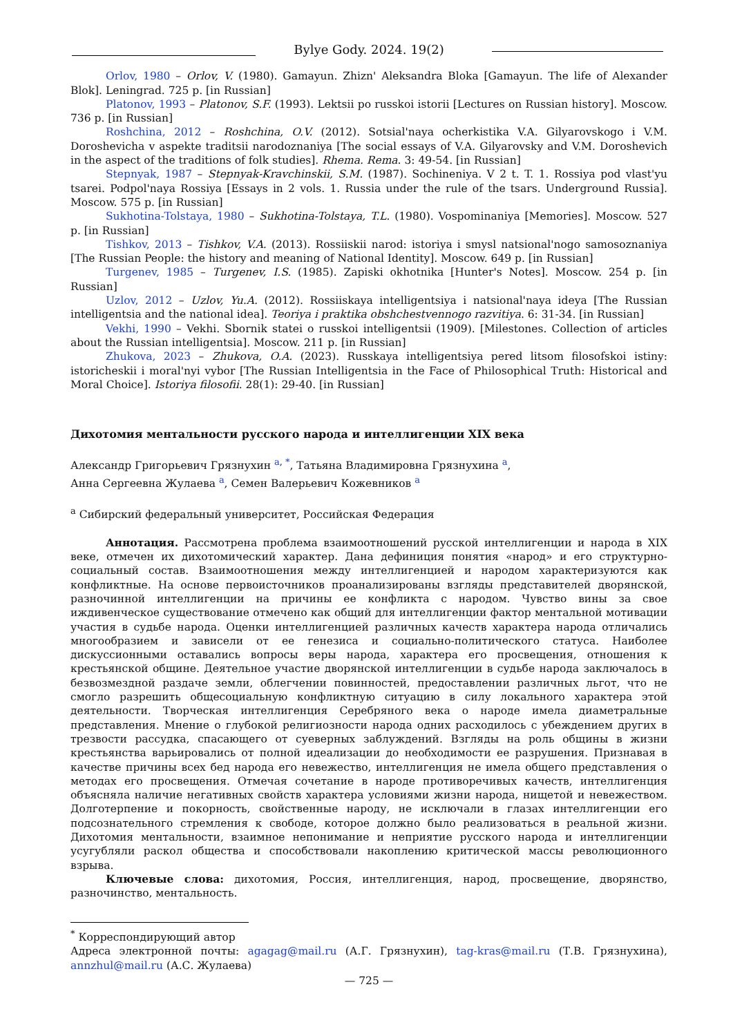Bylye Gody. 2024. 19(2)
Orlov, 1980 – Orlov, V. (1980). Gamayun. Zhizn' Aleksandra Bloka [Gamayun. The life of Alexander Blok]. Leningrad. 725 p. [in Russian]
Platonov, 1993 – Platonov, S.F. (1993). Lektsii po russkoi istorii [Lectures on Russian history]. Moscow. 736 p. [in Russian]
Roshchina, 2012 – Roshchina, O.V. (2012). Sotsial'naya ocherkistika V.A. Gilyarovskogo i V.M. Dorosheviсha v aspekte traditsii narodoznaniya [The social essays of V.A. Gilyarovsky and V.M. Doroshevich in the aspect of the traditions of folk studies]. Rhema. Rema. 3: 49-54. [in Russian]
Stepnyak, 1987 – Stepnyak-Kravchinskii, S.M. (1987). Sochineniya. V 2 t. T. 1. Rossiya pod vlast'yu tsarei. Podpol'naya Rossiya [Essays in 2 vols. 1. Russia under the rule of the tsars. Underground Russia]. Moscow. 575 p. [in Russian]
Sukhotina-Tolstaya, 1980 – Sukhotina-Tolstaya, T.L. (1980). Vospominaniya [Memories]. Moscow. 527 p. [in Russian]
Tishkov, 2013 – Tishkov, V.A. (2013). Rossiiskii narod: istoriya i smysl natsional'nogo samosoznaniya [The Russian People: the history and meaning of National Identity]. Moscow. 649 p. [in Russian]
Turgenev, 1985 – Turgenev, I.S. (1985). Zapiski okhotnika [Hunter's Notes]. Moscow. 254 p. [in Russian]
Uzlov, 2012 – Uzlov, Yu.A. (2012). Rossiiskaya intelligentsiya i natsional'naya ideya [The Russian intelligentsia and the national idea]. Teoriya i praktika obshchestvennogo razvitiya. 6: 31-34. [in Russian]
Vekhi, 1990 – Vekhi. Sbornik statei o russkoi intelligentsii (1909). [Milestones. Collection of articles about the Russian intelligentsia]. Moscow. 211 p. [in Russian]
Zhukova, 2023 – Zhukova, O.A. (2023). Russkaya intelligentsiya pered litsom filosofskoi istiny: istoricheskii i moral'nyi vybor [The Russian Intelligentsia in the Face of Philosophical Truth: Historical and Moral Choice]. Istoriya filosofii. 28(1): 29-40. [in Russian]
Дихотомия ментальности русского народа и интеллигенции XIX века
Александр Григорьевич Грязнухин <sup>a, *</sup>, Татьяна Владимировна Грязнухина <sup>a</sup>,
Анна Сергеевна Жулаева <sup>a</sup>, Семен Валерьевич Кожевников <sup>a</sup>
<sup>a</sup> Сибирский федеральный университет, Российская Федерация
Аннотация. Рассмотрена проблема взаимоотношений русской интеллигенции и народа в XIX веке, отмечен их дихотомический характер. Дана дефиниция понятия «народ» и его структурно-социальный состав. Взаимоотношения между интеллигенцией и народом характеризуются как конфликтные. На основе первоисточников проанализированы взгляды представителей дворянской, разночинной интеллигенции на причины ее конфликта с народом. Чувство вины за свое иждивенческое существование отмечено как общий для интеллигенции фактор ментальной мотивации участия в судьбе народа. Оценки интеллигенцией различных качеств характера народа отличались многообразием и зависели от ее генезиса и социально-политического статуса. Наиболее дискуссионными оставались вопросы веры народа, характера его просвещения, отношения к крестьянской общине. Деятельное участие дворянской интеллигенции в судьбе народа заключалось в безвозмездной раздаче земли, облегчении повинностей, предоставлении различных льгот, что не смогло разрешить общесоциальную конфликтную ситуацию в силу локального характера этой деятельности. Творческая интеллигенция Серебряного века о народе имела диаметральные представления. Мнение о глубокой религиозности народа одних расходилось с убеждением других в трезвости рассудка, спасающего от суеверных заблуждений. Взгляды на роль общины в жизни крестьянства варьировались от полной идеализации до необходимости ее разрушения. Признавая в качестве причины всех бед народа его невежество, интеллигенция не имела общего представления о методах его просвещения. Отмечая сочетание в народе противоречивых качеств, интеллигенция объясняла наличие негативных свойств характера условиями жизни народа, нищетой и невежеством. Долготерпение и покорность, свойственные народу, не исключали в глазах интеллигенции его подсознательного стремления к свободе, которое должно было реализоваться в реальной жизни. Дихотомия ментальности, взаимное непонимание и неприятие русского народа и интеллигенции усугубляли раскол общества и способствовали накоплению критической массы революционного взрыва.
Ключевые слова: дихотомия, Россия, интеллигенция, народ, просвещение, дворянство, разночинство, ментальность.
<sup>*</sup> Корреспондирующий автор
Адреса электронной почты: agagag@mail.ru (А.Г. Грязнухин), tag-kras@mail.ru (Т.В. Грязнухина), annzhul@mail.ru (А.С. Жулаева)
— 725 —